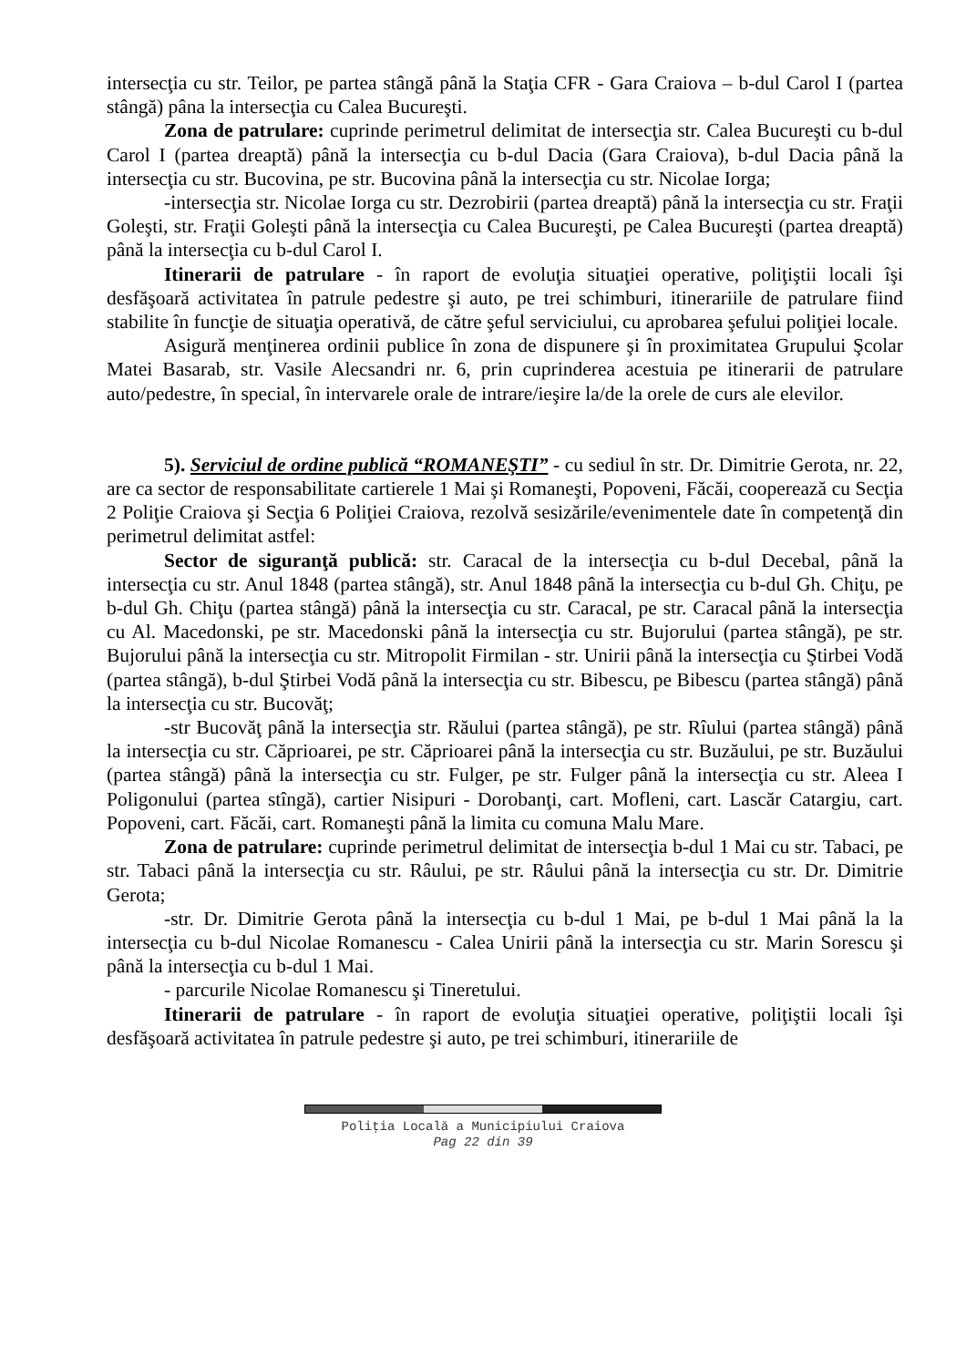intersecţia cu str. Teilor, pe partea stângă până la Staţia CFR - Gara Craiova – b-dul Carol I (partea stângă) pâna la intersecţia cu Calea Bucureşti.
Zona de patrulare: cuprinde perimetrul delimitat de intersecţia str. Calea Bucureşti cu b-dul Carol I (partea dreaptă) până la intersecţia cu b-dul Dacia (Gara Craiova), b-dul Dacia până la intersecţia cu str. Bucovina, pe str. Bucovina până la intersecţia cu str. Nicolae Iorga;
-intersecţia str. Nicolae Iorga cu str. Dezrobirii (partea dreaptă) până la intersecţia cu str. Fraţii Goleşti, str. Fraţii Goleşti până la intersecţia cu Calea Bucureşti, pe Calea Bucureşti (partea dreaptă) până la intersecţia cu b-dul Carol I.
Itinerarii de patrulare - în raport de evoluţia situaţiei operative, poliţiştii locali îşi desfăşoară activitatea în patrule pedestre şi auto, pe trei schimburi, itinerariile de patrulare fiind stabilite în funcţie de situaţia operativă, de către şeful serviciului, cu aprobarea şefului poliţiei locale.
Asigură menţinerea ordinii publice în zona de dispunere şi în proximitatea Grupului Şcolar Matei Basarab, str. Vasile Alecsandri nr. 6, prin cuprinderea acestuia pe itinerarii de patrulare auto/pedestre, în special, în intervarele orale de intrare/ieşire la/de la orele de curs ale elevilor.
5). Serviciul de ordine publică “ROMANEŞTI” - cu sediul în str. Dr. Dimitrie Gerota, nr. 22, are ca sector de responsabilitate cartierele 1 Mai şi Romaneşti, Popoveni, Făcăi, cooperează cu Secţia 2 Poliţie Craiova şi Secţia 6 Poliţiei Craiova, rezolvă sesizările/evenimentele date în competenţă din perimetrul delimitat astfel:
Sector de siguranţă publică: str. Caracal de la intersecţia cu b-dul Decebal, până la intersecţia cu str. Anul 1848 (partea stângă), str. Anul 1848 până la intersecţia cu b-dul Gh. Chiţu, pe b-dul Gh. Chiţu (partea stângă) până la intersecţia cu str. Caracal, pe str. Caracal până la intersecţia cu Al. Macedonski, pe str. Macedonski până la intersecţia cu str. Bujorului (partea stângă), pe str. Bujorului până la intersecţia cu str. Mitropolit Firmilan - str. Unirii până la intersecţia cu Ştirbei Vodă (partea stângă), b-dul Ştirbei Vodă până la intersecţia cu str. Bibescu, pe Bibescu (partea stângă) până la intersecţia cu str. Bucovăţ;
-str Bucovăţ până la intersecţia str. Răului (partea stângă), pe str. Rîului (partea stângă) până la intersecţia cu str. Căprioarei, pe str. Căprioarei până la intersecţia cu str. Buzăului, pe str. Buzăului (partea stângă) până la intersecţia cu str. Fulger, pe str. Fulger până la intersecţia cu str. Aleea I Poligonului (partea stîngă), cartier Nisipuri - Dorobanţi, cart. Mofleni, cart. Lascăr Catargiu, cart. Popoveni, cart. Făcăi, cart. Romaneşti până la limita cu comuna Malu Mare.
Zona de patrulare: cuprinde perimetrul delimitat de intersecţia b-dul 1 Mai cu str. Tabaci, pe str. Tabaci până la intersecţia cu str. Râului, pe str. Râului până la intersecţia cu str. Dr. Dimitrie Gerota;
-str. Dr. Dimitrie Gerota până la intersecţia cu b-dul 1 Mai, pe b-dul 1 Mai până la la intersecţia cu b-dul Nicolae Romanescu - Calea Unirii până la intersecţia cu str. Marin Sorescu şi până la intersecţia cu b-dul 1 Mai.
- parcurile Nicolae Romanescu şi Tineretului.
Itinerarii de patrulare - în raport de evoluţia situaţiei operative, poliţiştii locali îşi desfăşoară activitatea în patrule pedestre şi auto, pe trei schimburi, itinerariile de
Poliţia Locală a Municipiului Craiova
Pag 22 din 39